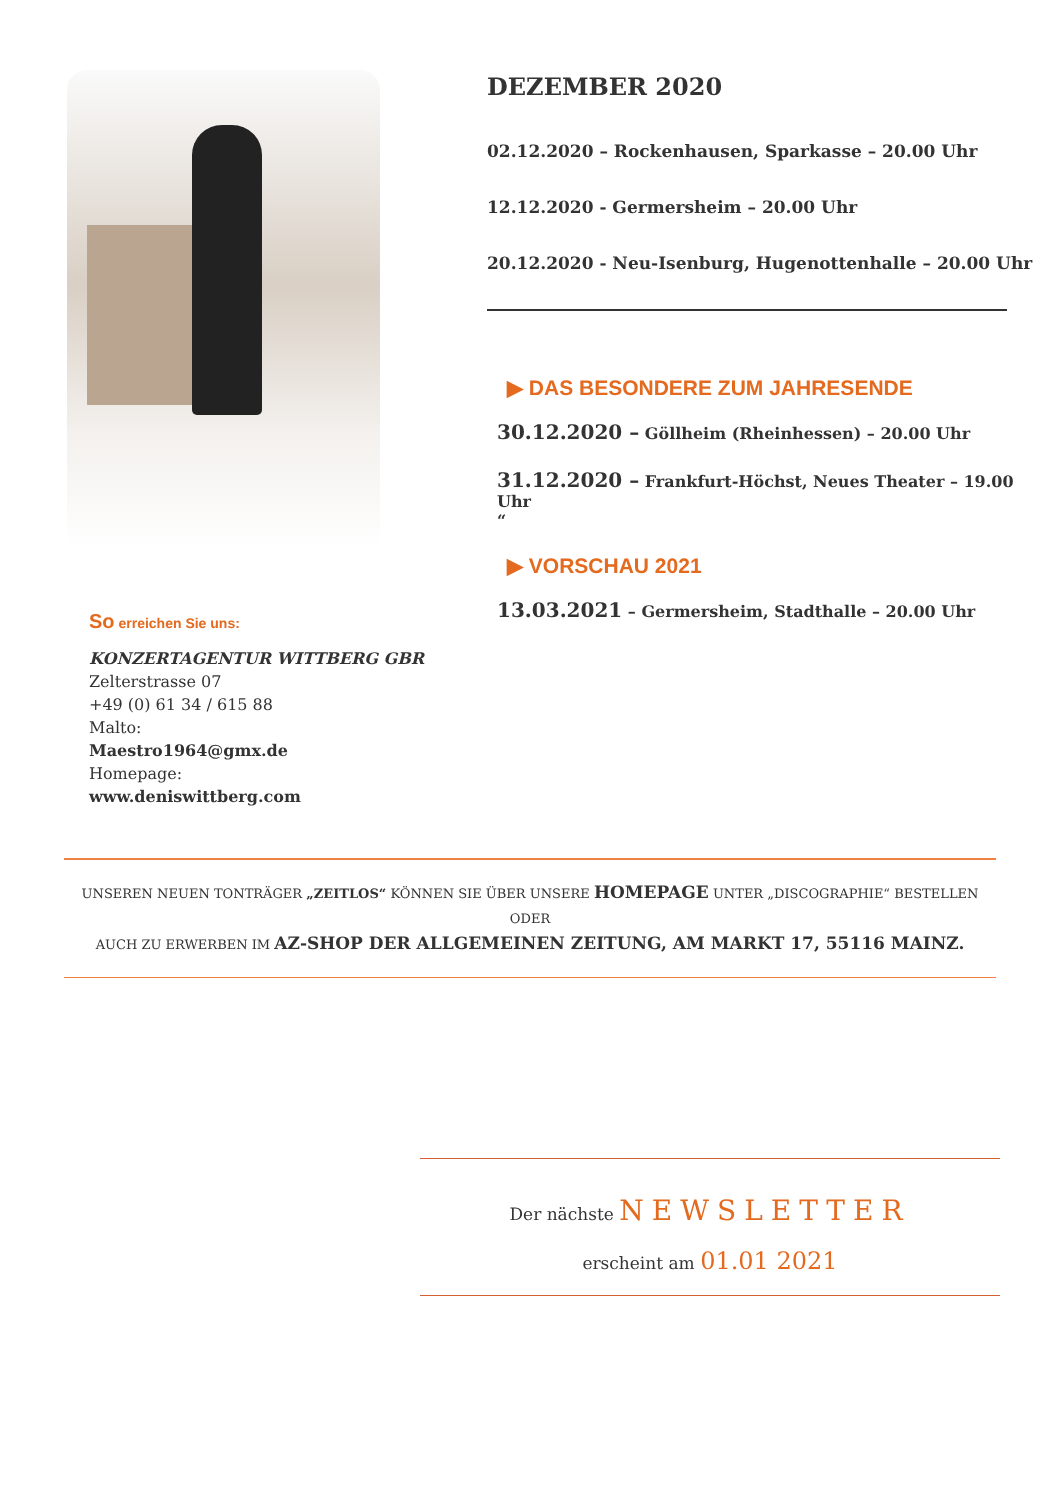So erreichen Sie uns:
KONZERTAGENTUR WITTBERG GBR
Zelterstrasse 07
+49 (0) 61 34 / 615 88
Malto:
Maestro1964@gmx.de
Homepage:
www.deniswittberg.com
DEZEMBER 2020
02.12.2020 – Rockenhausen, Sparkasse – 20.00 Uhr
12.12.2020 - Germersheim – 20.00 Uhr
20.12.2020 - Neu-Isenburg, Hugenottenhalle – 20.00 Uhr
▶ DAS BESONDERE ZUM JAHRESENDE
30.12.2020 – Göllheim (Rheinhessen) – 20.00 Uhr
31.12.2020 – Frankfurt-Höchst, Neues Theater – 19.00 Uhr
“
▶ VORSCHAU 2021
13.03.2021 – Germersheim, Stadthalle – 20.00 Uhr
UNSEREN NEUEN TONTRÄGER „ZEITLOS“ KÖNNEN SIE ÜBER UNSERE HOMEPAGE UNTER „DISCOGRAPHIE“ BESTELLEN ODER
AUCH ZU ERWERBEN IM AZ-SHOP DER ALLGEMEINEN ZEITUNG, AM MARKT 17, 55116 MAINZ.
Der nächste NEWSLETTER
erscheint am 01.01 2021